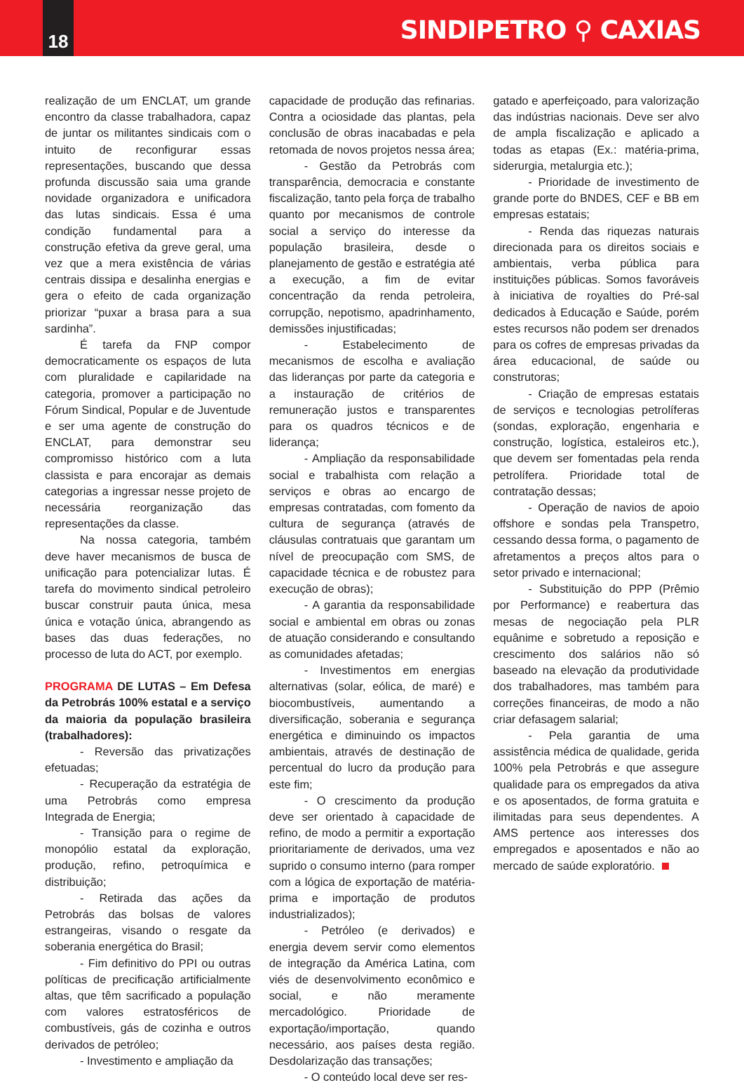18
SINDIPETRO ⚲ CAXIAS
realização de um ENCLAT, um grande encontro da classe trabalhadora, capaz de juntar os militantes sindicais com o intuito de reconfigurar essas representações, buscando que dessa profunda discussão saia uma grande novidade organizadora e unificadora das lutas sindicais. Essa é uma condição fundamental para a construção efetiva da greve geral, uma vez que a mera existência de várias centrais dissipa e desalinha energias e gera o efeito de cada organização priorizar “puxar a brasa para a sua sardinha”.
É tarefa da FNP compor democraticamente os espaços de luta com pluralidade e capilaridade na categoria, promover a participação no Fórum Sindical, Popular e de Juventude e ser uma agente de construção do ENCLAT, para demonstrar seu compromisso histórico com a luta classista e para encorajar as demais categorias a ingressar nesse projeto de necessária reorganização das representações da classe.
Na nossa categoria, também deve haver mecanismos de busca de unificação para potencializar lutas. É tarefa do movimento sindical petroleiro buscar construir pauta única, mesa única e votação única, abrangendo as bases das duas federações, no processo de luta do ACT, por exemplo.
PROGRAMA DE LUTAS – Em Defesa da Petrobrás 100% estatal e a serviço da maioria da população brasileira (trabalhadores):
- Reversão das privatizações efetuadas;
- Recuperação da estratégia de uma Petrobrás como empresa Integrada de Energia;
- Transição para o regime de monopólio estatal da exploração, produção, refino, petroquímica e distribuição;
- Retirada das ações da Petrobrás das bolsas de valores estrangeiras, visando o resgate da soberania energética do Brasil;
- Fim definitivo do PPI ou outras políticas de precificação artificialmente altas, que têm sacrificado a população com valores estratosféricos de combustíveis, gás de cozinha e outros derivados de petróleo;
- Investimento e ampliação da
capacidade de produção das refinarias. Contra a ociosidade das plantas, pela conclusão de obras inacabadas e pela retomada de novos projetos nessa área;
- Gestão da Petrobrás com transparência, democracia e constante fiscalização, tanto pela força de trabalho quanto por mecanismos de controle social a serviço do interesse da população brasileira, desde o planejamento de gestão e estratégia até a execução, a fim de evitar concentração da renda petroleira, corrupção, nepotismo, apadrinhamento, demissões injustificadas;
- Estabelecimento de mecanismos de escolha e avaliação das lideranças por parte da categoria e a instauração de critérios de remuneração justos e transparentes para os quadros técnicos e de liderança;
- Ampliação da responsabilidade social e trabalhista com relação a serviços e obras ao encargo de empresas contratadas, com fomento da cultura de segurança (através de cláusulas contratuais que garantam um nível de preocupação com SMS, de capacidade técnica e de robustez para execução de obras);
- A garantia da responsabilidade social e ambiental em obras ou zonas de atuação considerando e consultando as comunidades afetadas;
- Investimentos em energias alternativas (solar, eólica, de maré) e biocombustíveis, aumentando a diversificação, soberania e segurança energética e diminuindo os impactos ambientais, através de destinação de percentual do lucro da produção para este fim;
- O crescimento da produção deve ser orientado à capacidade de refino, de modo a permitir a exportação prioritariamente de derivados, uma vez suprido o consumo interno (para romper com a lógica de exportação de matéria-prima e importação de produtos industrializados);
- Petróleo (e derivados) e energia devem servir como elementos de integração da América Latina, com viés de desenvolvimento econômico e social, e não meramente mercadológico. Prioridade de exportação/importação, quando necessário, aos países desta região. Desdolarização das transações;
- O conteúdo local deve ser res-
gatado e aperfeiçoado, para valorização das indústrias nacionais. Deve ser alvo de ampla fiscalização e aplicado a todas as etapas (Ex.: matéria-prima, siderurgia, metalurgia etc.);
- Prioridade de investimento de grande porte do BNDES, CEF e BB em empresas estatais;
- Renda das riquezas naturais direcionada para os direitos sociais e ambientais, verba pública para instituições públicas. Somos favoráveis à iniciativa de royalties do Pré-sal dedicados à Educação e Saúde, porém estes recursos não podem ser drenados para os cofres de empresas privadas da área educacional, de saúde ou construtoras;
- Criação de empresas estatais de serviços e tecnologias petrolíferas (sondas, exploração, engenharia e construção, logística, estaleiros etc.), que devem ser fomentadas pela renda petrolífera. Prioridade total de contratação dessas;
- Operação de navios de apoio offshore e sondas pela Transpetro, cessando dessa forma, o pagamento de afretamentos a preços altos para o setor privado e internacional;
- Substituição do PPP (Prêmio por Performance) e reabertura das mesas de negociação pela PLR equânime e sobretudo a reposição e crescimento dos salários não só baseado na elevação da produtividade dos trabalhadores, mas também para correções financeiras, de modo a não criar defasagem salarial;
- Pela garantia de uma assistência médica de qualidade, gerida 100% pela Petrobrás e que assegure qualidade para os empregados da ativa e os aposentados, de forma gratuita e ilimitadas para seus dependentes. A AMS pertence aos interesses dos empregados e aposentados e não ao mercado de saúde exploratório.